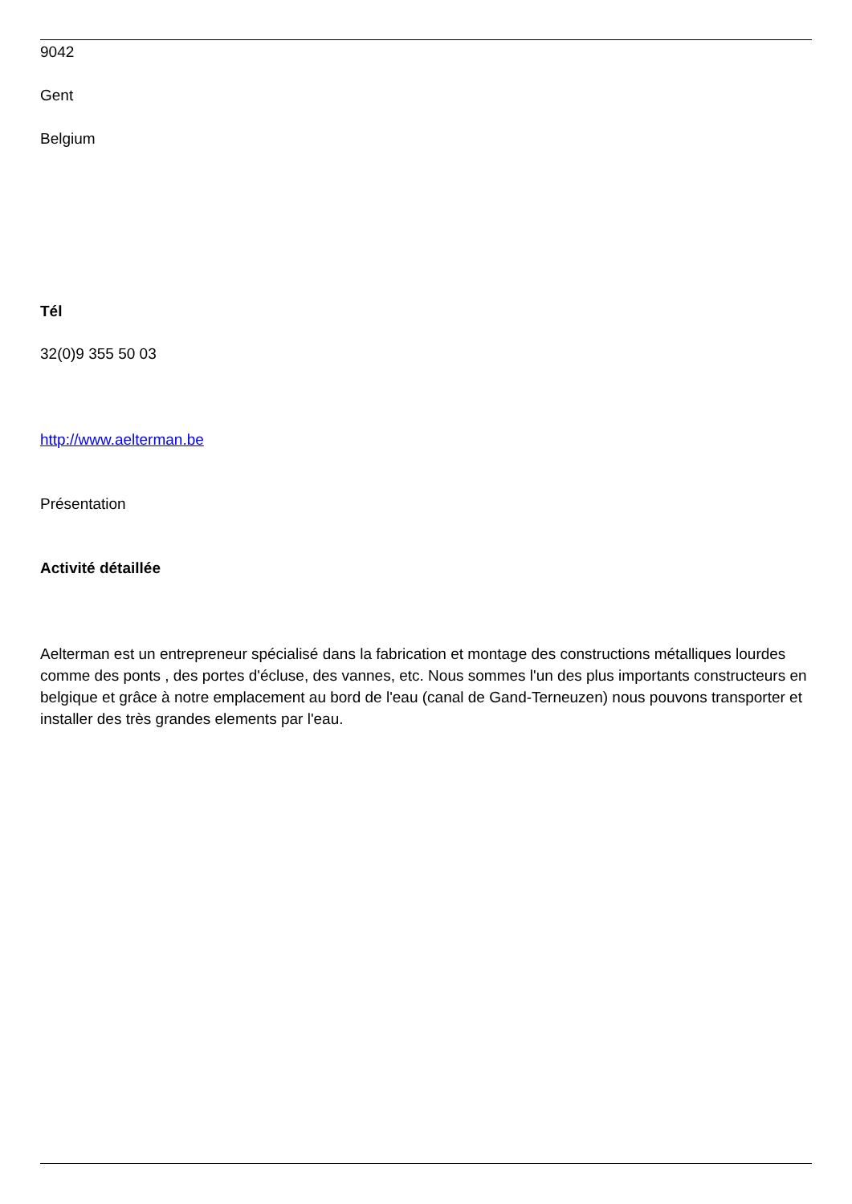9042
Gent
Belgium
Tél
32(0)9 355 50 03
http://www.aelterman.be
Présentation
Activité détaillée
Aelterman est un entrepreneur spécialisé dans la fabrication et montage des constructions métalliques lourdes comme des ponts , des portes d'écluse, des vannes, etc. Nous sommes l'un des plus importants constructeurs en belgique et grâce à notre emplacement au bord de l'eau (canal de Gand-Terneuzen) nous pouvons transporter et installer des très grandes elements par l'eau.